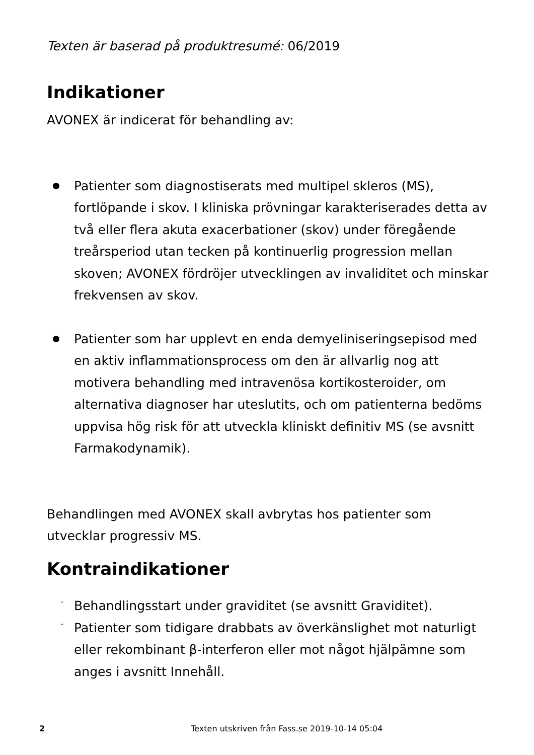Texten är baserad på produktresumé: 06/2019
Indikationer
AVONEX är indicerat för behandling av:
Patienter som diagnostiserats med multipel skleros (MS), fortlöpande i skov. I kliniska prövningar karakteriserades detta av två eller flera akuta exacerbationer (skov) under föregående treårsperiod utan tecken på kontinuerlig progression mellan skoven; AVONEX fördröjer utvecklingen av invaliditet och minskar frekvensen av skov.
Patienter som har upplevt en enda demyeliniseringsepisod med en aktiv inflammationsprocess om den är allvarlig nog att motivera behandling med intravenösa kortikosteroider, om alternativa diagnoser har uteslutits, och om patienterna bedöms uppvisa hög risk för att utveckla kliniskt definitiv MS (se avsnitt Farmakodynamik).
Behandlingen med AVONEX skall avbrytas hos patienter som utvecklar progressiv MS.
Kontraindikationer
- Behandlingsstart under graviditet (se avsnitt Graviditet).
- Patienter som tidigare drabbats av överkänslighet mot naturligt eller rekombinant β-interferon eller mot något hjälpämne som anges i avsnitt Innehåll.
2 Texten utskriven från Fass.se 2019-10-14 05:04